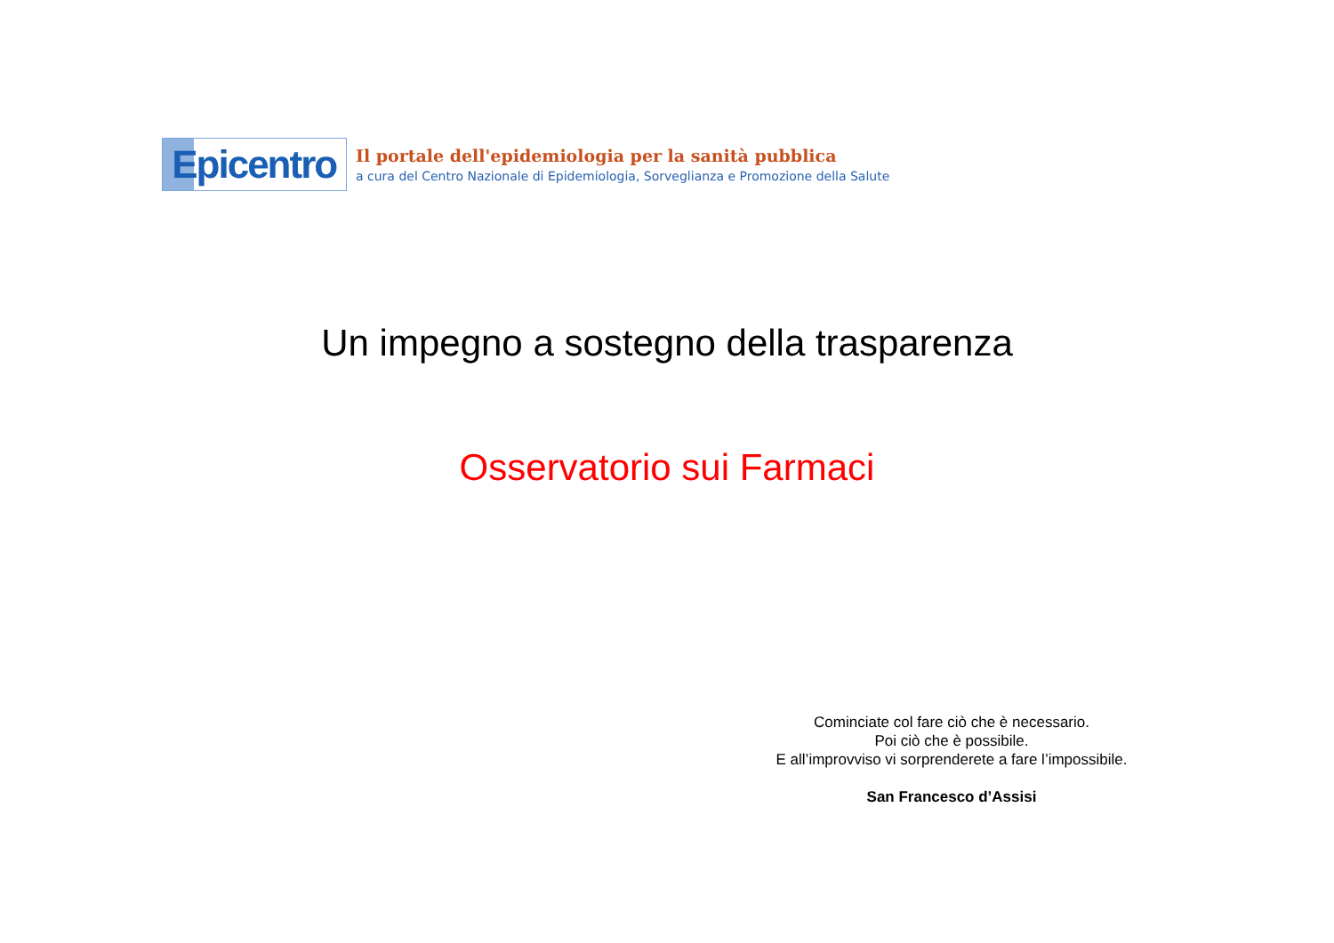Epicentro
Il portale dell'epidemiologia per la sanità pubblica
a cura del Centro Nazionale di Epidemiologia, Sorveglianza e Promozione della Salute
Un impegno a sostegno della trasparenza
Osservatorio sui Farmaci
Cominciate col fare ciò che è necessario.
Poi ciò che è possibile.
E all’improvviso vi sorprenderete a fare l’impossibile.
San Francesco d’Assisi